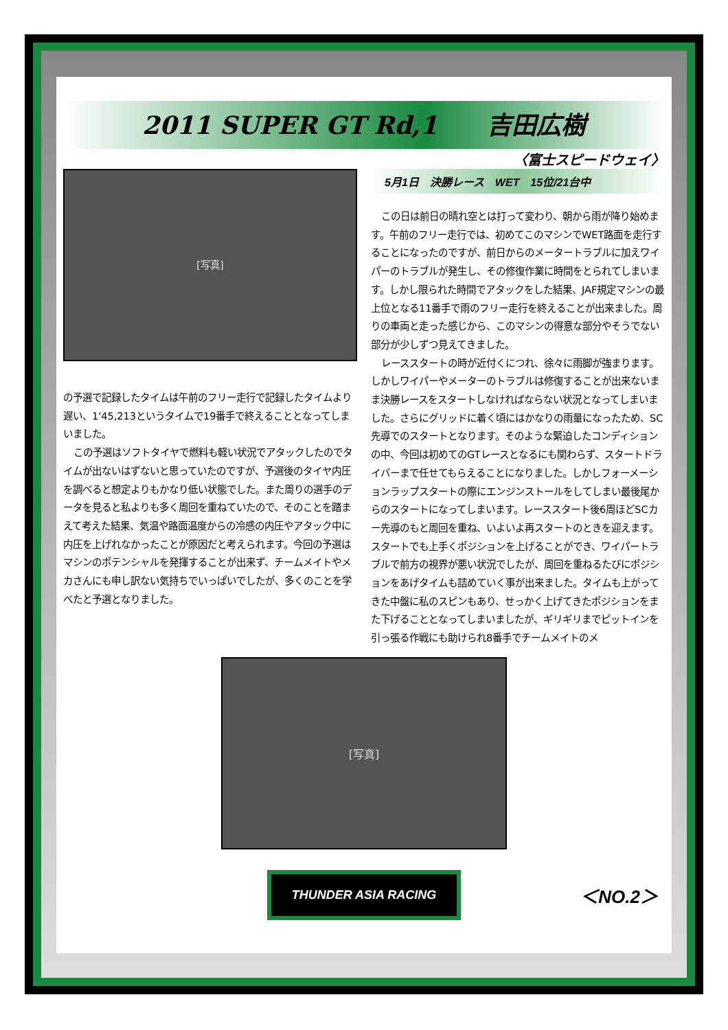2011 SUPER GT Rd,1　　吉田広樹
〈富士スピードウェイ〉
[写真]
の予選で記録したタイムは午前のフリー走行で記録したタイムより遅い、1'45,213というタイムで19番手で終えることとなってしまいました。
この予選はソフトタイヤで燃料も軽い状況でアタックしたのでタイムが出ないはずないと思っていたのですが、予選後のタイヤ内圧を調べると想定よりもかなり低い状態でした。また周りの選手のデータを見ると私よりも多く周回を重ねていたので、そのことを踏まえて考えた結果、気温や路面温度からの冷感の内圧やアタック中に内圧を上げれなかったことが原因だと考えられます。今回の予選はマシンのポテンシャルを発揮することが出来ず、チームメイトやメカさんにも申し訳ない気持ちでいっぱいでしたが、多くのことを学べたと予選となりました。
5月1日　決勝レース　WET　15位/21台中
この日は前日の晴れ空とは打って変わり、朝から雨が降り始めます。午前のフリー走行では、初めてこのマシンでWET路面を走行することになったのですが、前日からのメータートラブルに加えワイパーのトラブルが発生し、その修復作業に時間をとられてしまいます。しかし限られた時間でアタックをした結果、JAF規定マシンの最上位となる11番手で雨のフリー走行を終えることが出来ました。周りの車両と走った感じから、このマシンの得意な部分やそうでない部分が少しずつ見えてきました。
レーススタートの時が近付くにつれ、徐々に雨脚が強まります。しかしワイパーやメーターのトラブルは修復することが出来ないまま決勝レースをスタートしなければならない状況となってしまいました。さらにグリッドに着く頃にはかなりの雨量になったため、SC先導でのスタートとなります。そのような緊迫したコンディションの中、今回は初めてのGTレースとなるにも関わらず、スタートドライバーまで任せてもらえることになりました。しかしフォーメーションラップスタートの際にエンジンストールをしてしまい最後尾からのスタートになってしまいます。レーススタート後6周ほどSCカー先導のもと周回を重ね、いよいよ再スタートのときを迎えます。スタートでも上手くポジションを上げることができ、ワイパートラブルで前方の視界が悪い状況でしたが、周回を重ねるたびにポジションをあげタイムも詰めていく事が出来ました。タイムも上がってきた中盤に私のスピンもあり、せっかく上げてきたポジションをまた下げることとなってしまいましたが、ギリギリまでピットインを引っ張る作戦にも助けられ8番手でチームメイトのメ
[写真]
THUNDER ASIA RACING
＜NO.2＞